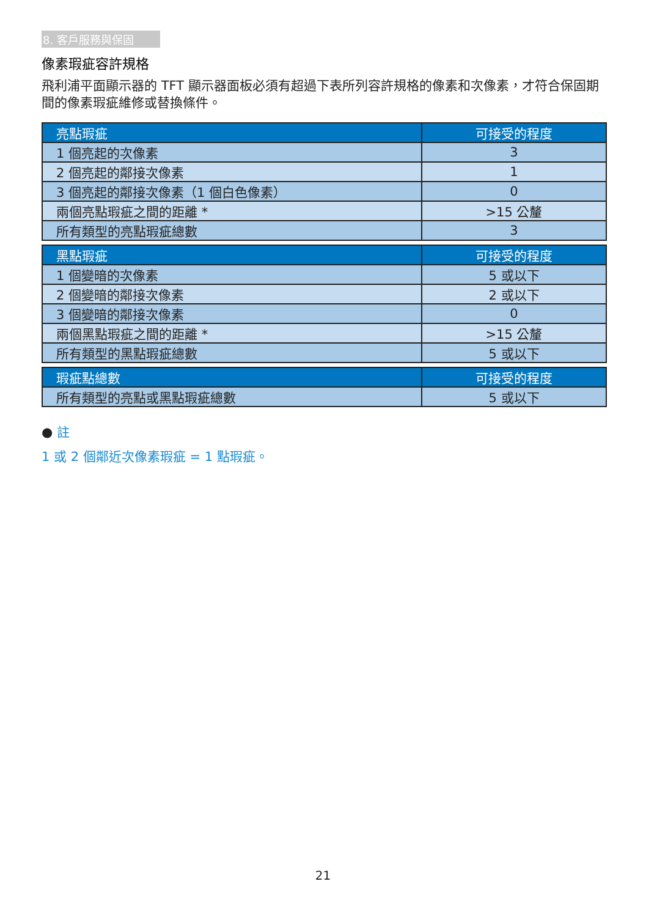8. 客戶服務與保固
像素瑕疵容許規格
飛利浦平面顯示器的 TFT 顯示器面板必須有超過下表所列容許規格的像素和次像素，才符合保固期間的像素瑕疵維修或替換條件。
| 亮點瑕疵 | 可接受的程度 |
| --- | --- |
| 1 個亮起的次像素 | 3 |
| 2 個亮起的鄰接次像素 | 1 |
| 3 個亮起的鄰接次像素（1 個白色像素） | 0 |
| 兩個亮點瑕疵之間的距離 * | >15 公釐 |
| 所有類型的亮點瑕疵總數 | 3 |
| 黑點瑕疵 | 可接受的程度 |
| --- | --- |
| 1 個變暗的次像素 | 5 或以下 |
| 2 個變暗的鄰接次像素 | 2 或以下 |
| 3 個變暗的鄰接次像素 | 0 |
| 兩個黑點瑕疵之間的距離 * | >15 公釐 |
| 所有類型的黑點瑕疵總數 | 5 或以下 |
| 瑕疵點總數 | 可接受的程度 |
| --- | --- |
| 所有類型的亮點或黑點瑕疵總數 | 5 或以下 |
● 註
1 或 2 個鄰近次像素瑕疵 = 1 點瑕疵。
21